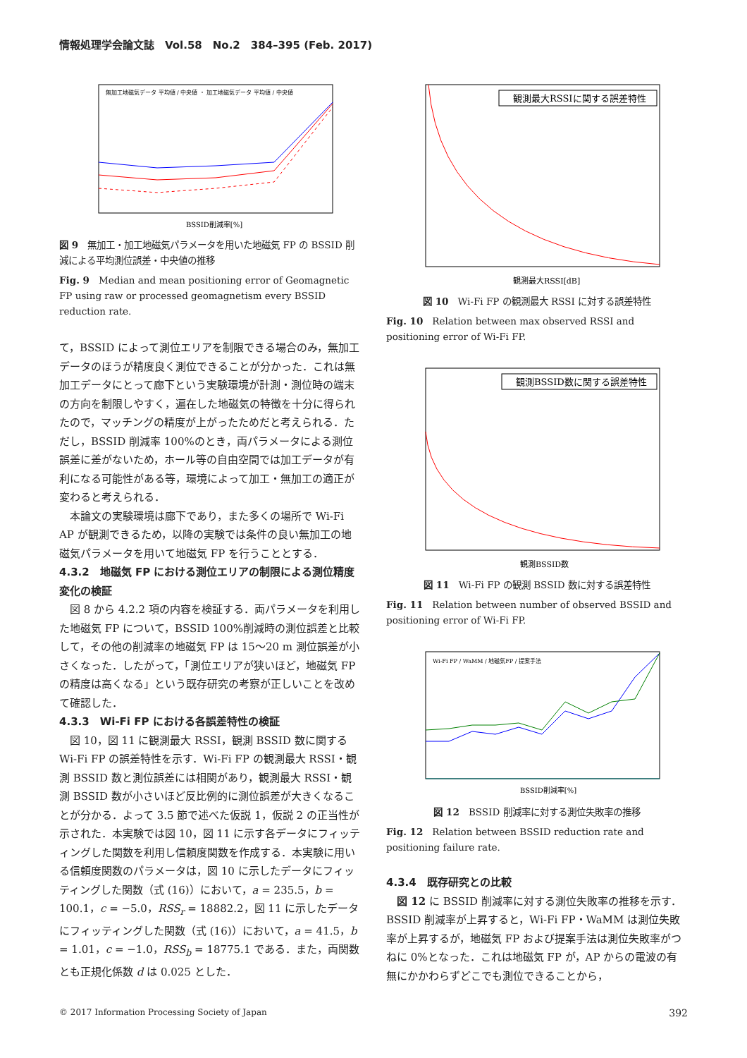情報処理学会論文誌　Vol.58　No.2　384–395 (Feb. 2017)
BSSID削減率[%]
無加工地磁気データ 平均値 / 中央値 ・ 加工地磁気データ 平均値 / 中央値
図 9　無加工・加工地磁気パラメータを用いた地磁気 FP の BSSID 削減による平均測位誤差・中央値の推移
Fig. 9　Median and mean positioning error of Geomagnetic FP using raw or processed geomagnetism every BSSID reduction rate.
て，BSSID によって測位エリアを制限できる場合のみ，無加工データのほうが精度良く測位できることが分かった．これは無加工データにとって廊下という実験環境が計測・測位時の端末の方向を制限しやすく，遍在した地磁気の特徴を十分に得られたので，マッチングの精度が上がったためだと考えられる．ただし，BSSID 削減率 100%のとき，両パラメータによる測位誤差に差がないため，ホール等の自由空間では加工データが有利になる可能性がある等，環境によって加工・無加工の適正が変わると考えられる．
本論文の実験環境は廊下であり，また多くの場所で Wi-Fi AP が観測できるため，以降の実験では条件の良い無加工の地磁気パラメータを用いて地磁気 FP を行うこととする．
4.3.2　地磁気 FP における測位エリアの制限による測位精度変化の検証
図 8 から 4.2.2 項の内容を検証する．両パラメータを利用した地磁気 FP について，BSSID 100%削減時の測位誤差と比較して，その他の削減率の地磁気 FP は 15〜20 m 測位誤差が小さくなった．したがって，「測位エリアが狭いほど，地磁気 FP の精度は高くなる」という既存研究の考察が正しいことを改めて確認した．
4.3.3　Wi-Fi FP における各誤差特性の検証
図 10，図 11 に観測最大 RSSI，観測 BSSID 数に関する Wi-Fi FP の誤差特性を示す．Wi-Fi FP の観測最大 RSSI・観測 BSSID 数と測位誤差には相関があり，観測最大 RSSI・観測 BSSID 数が小さいほど反比例的に測位誤差が大きくなることが分かる．よって 3.5 節で述べた仮説 1，仮説 2 の正当性が示された．本実験では図 10，図 11 に示す各データにフィッティングした関数を利用し信頼度関数を作成する．本実験に用いる信頼度関数のパラメータは，図 10 に示したデータにフィッティングした関数（式 (16)）において，a = 235.5，b = 100.1，c = −5.0，RSS<sub>r</sub> = 18882.2，図 11 に示したデータにフィッティングした関数（式 (16)）において，a = 41.5，b = 1.01，c = −1.0，RSS<sub>b</sub> = 18775.1 である．また，両関数とも正規化係数 d は 0.025 とした．
観測最大RSSIに関する誤差特性
観測最大RSSI[dB]
図 10　Wi-Fi FP の観測最大 RSSI に対する誤差特性
Fig. 10　Relation between max observed RSSI and positioning error of Wi-Fi FP.
観測BSSID数に関する誤差特性
観測BSSID数
図 11　Wi-Fi FP の観測 BSSID 数に対する誤差特性
Fig. 11　Relation between number of observed BSSID and positioning error of Wi-Fi FP.
Wi-Fi FP / WaMM / 地磁気FP / 提案手法
BSSID削減率[%]
図 12　BSSID 削減率に対する測位失敗率の推移
Fig. 12　Relation between BSSID reduction rate and positioning failure rate.
4.3.4　既存研究との比較
図 12 に BSSID 削減率に対する測位失敗率の推移を示す．BSSID 削減率が上昇すると，Wi-Fi FP・WaMM は測位失敗率が上昇するが，地磁気 FP および提案手法は測位失敗率がつねに 0%となった．これは地磁気 FP が，AP からの電波の有無にかかわらずどこでも測位できることから，
© 2017 Information Processing Society of Japan 392